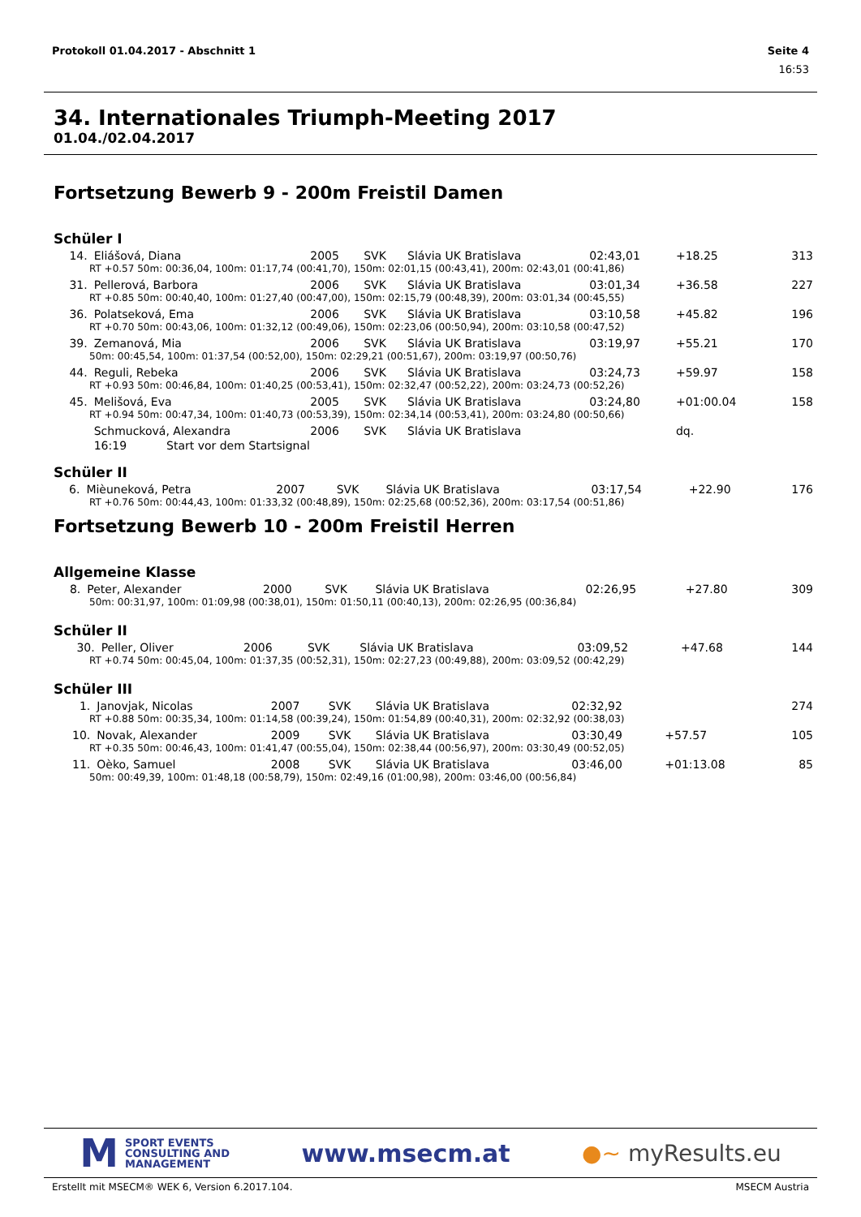Protokoll 01.04.2017 - Abschnitt 1 Seite 4
16:53
34. Internationales Triumph-Meeting 2017
01.04./02.04.2017
Fortsetzung Bewerb 9 - 200m Freistil Damen
Schüler I
| 14. | Eliášová, Diana | 2005 | SVK | Slávia UK Bratislava | 02:43,01 | +18.25 | 313 |
| RT +0.57 50m: 00:36,04, 100m: 01:17,74 (00:41,70), 150m: 02:01,15 (00:43,41), 200m: 02:43,01 (00:41,86) | | | | | | | |
| 31. | Pellerová, Barbora | 2006 | SVK | Slávia UK Bratislava | 03:01,34 | +36.58 | 227 |
| RT +0.85 50m: 00:40,40, 100m: 01:27,40 (00:47,00), 150m: 02:15,79 (00:48,39), 200m: 03:01,34 (00:45,55) | | | | | | | |
| 36. | Polatseková, Ema | 2006 | SVK | Slávia UK Bratislava | 03:10,58 | +45.82 | 196 |
| RT +0.70 50m: 00:43,06, 100m: 01:32,12 (00:49,06), 150m: 02:23,06 (00:50,94), 200m: 03:10,58 (00:47,52) | | | | | | | |
| 39. | Zemanová, Mia | 2006 | SVK | Slávia UK Bratislava | 03:19,97 | +55.21 | 170 |
| 50m: 00:45,54, 100m: 01:37,54 (00:52,00), 150m: 02:29,21 (00:51,67), 200m: 03:19,97 (00:50,76) | | | | | | | |
| 44. | Reguli, Rebeka | 2006 | SVK | Slávia UK Bratislava | 03:24,73 | +59.97 | 158 |
| RT +0.93 50m: 00:46,84, 100m: 01:40,25 (00:53,41), 150m: 02:32,47 (00:52,22), 200m: 03:24,73 (00:52,26) | | | | | | | |
| 45. | Melišová, Eva | 2005 | SVK | Slávia UK Bratislava | 03:24,80 | +01:00.04 | 158 |
| RT +0.94 50m: 00:47,34, 100m: 01:40,73 (00:53,39), 150m: 02:34,14 (00:53,41), 200m: 03:24,80 (00:50,66) | | | | | | | |
| | Schmucková, Alexandra | 2006 | SVK | Slávia UK Bratislava | | dq. | |
| | 16:19 Start vor dem Startsignal | | | | | | |
Schüler II
| 6. | Mièuneková, Petra | 2007 | SVK | Slávia UK Bratislava | 03:17,54 | +22.90 | 176 |
| RT +0.76 50m: 00:44,43, 100m: 01:33,32 (00:48,89), 150m: 02:25,68 (00:52,36), 200m: 03:17,54 (00:51,86) | | | | | | | |
Fortsetzung Bewerb 10 - 200m Freistil Herren
Allgemeine Klasse
| 8. | Peter, Alexander | 2000 | SVK | Slávia UK Bratislava | 02:26,95 | +27.80 | 309 |
| 50m: 00:31,97, 100m: 01:09,98 (00:38,01), 150m: 01:50,11 (00:40,13), 200m: 02:26,95 (00:36,84) | | | | | | | |
Schüler II
| 30. | Peller, Oliver | 2006 | SVK | Slávia UK Bratislava | 03:09,52 | +47.68 | 144 |
| RT +0.74 50m: 00:45,04, 100m: 01:37,35 (00:52,31), 150m: 02:27,23 (00:49,88), 200m: 03:09,52 (00:42,29) | | | | | | | |
Schüler III
| 1. | Janovjak, Nicolas | 2007 | SVK | Slávia UK Bratislava | 02:32,92 | | 274 |
| RT +0.88 50m: 00:35,34, 100m: 01:14,58 (00:39,24), 150m: 01:54,89 (00:40,31), 200m: 02:32,92 (00:38,03) | | | | | | | |
| 10. | Novak, Alexander | 2009 | SVK | Slávia UK Bratislava | 03:30,49 | +57.57 | 105 |
| RT +0.35 50m: 00:46,43, 100m: 01:41,47 (00:55,04), 150m: 02:38,44 (00:56,97), 200m: 03:30,49 (00:52,05) | | | | | | | |
| 11. | Oèko, Samuel | 2008 | SVK | Slávia UK Bratislava | 03:46,00 | +01:13.08 | 85 |
| 50m: 00:49,39, 100m: 01:48,18 (00:58,79), 150m: 02:49,16 (01:00,98), 200m: 03:46,00 (00:56,84) | | | | | | | |
M
SPORT EVENTS
CONSULTING AND
MANAGEMENT
www.msecm.at ●~ myResults.eu
Erstellt mit MSECM® WEK 6, Version 6.2017.104. MSECM Austria